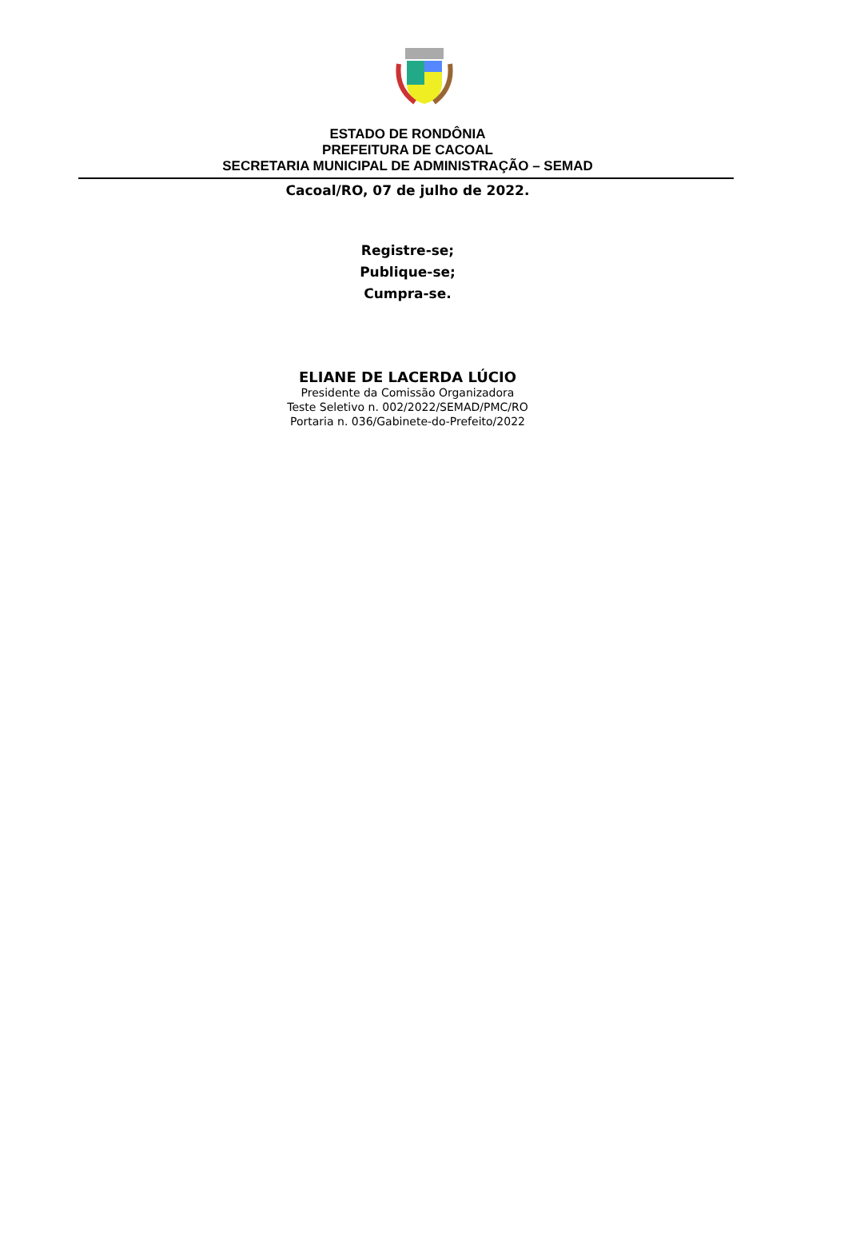ESTADO DE RONDÔNIA
PREFEITURA DE CACOAL
SECRETARIA MUNICIPAL DE ADMINISTRAÇÃO – SEMAD
Cacoal/RO, 07 de julho de 2022.
Registre-se;
Publique-se;
Cumpra-se.
ELIANE DE LACERDA LÚCIO
Presidente da Comissão Organizadora
Teste Seletivo n. 002/2022/SEMAD/PMC/RO
Portaria n. 036/Gabinete-do-Prefeito/2022